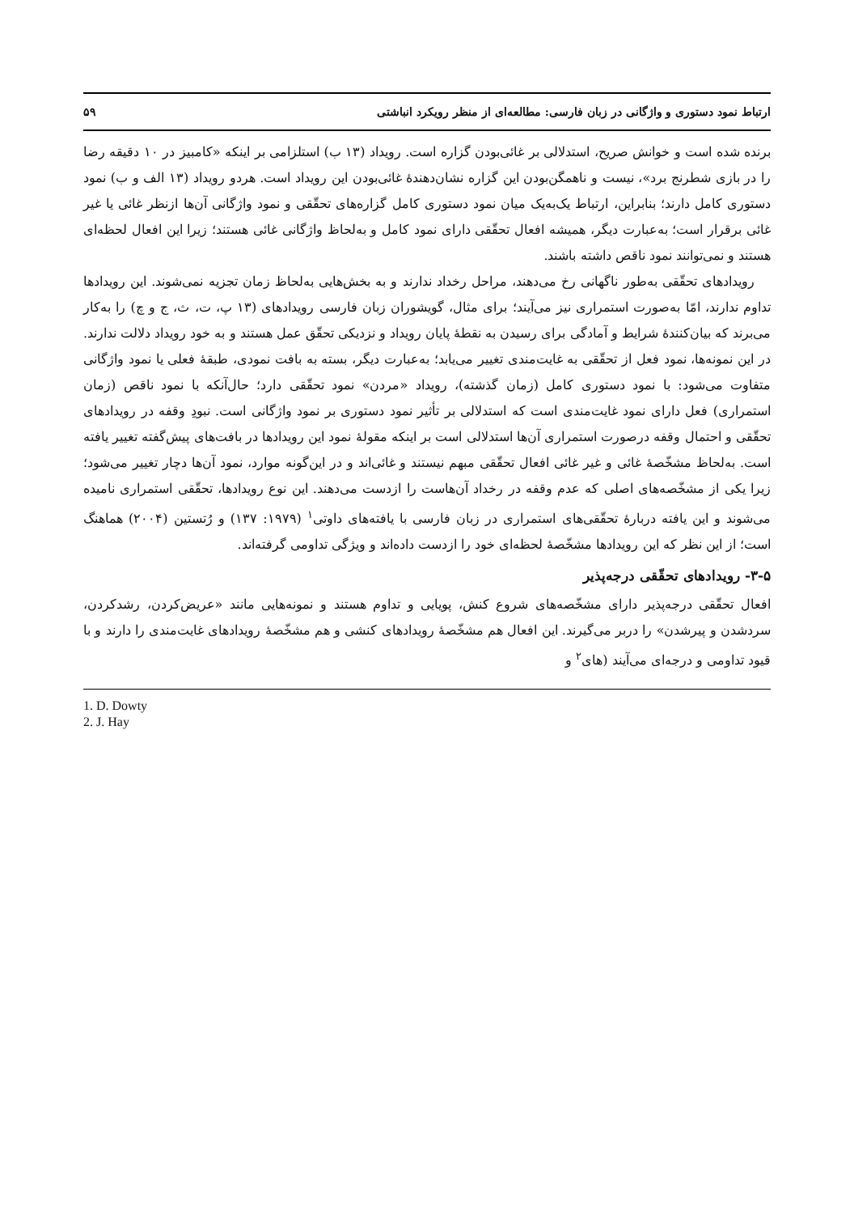ارتباط نمود دستوری و واژگانی در زبان فارسی: مطالعه‌ای از منظر رویکرد انباشتی ۵۹
برنده شده است و خوانش صریح، استدلالی بر غائی‌بودن گزاره است. رویداد (۱۳ ب) استلزامی بر اینکه «کامبیز در ۱۰ دقیقه رضا را در بازی شطرنج برد»، نیست و ناهمگن‌بودن این گزاره نشان‌دهندهٔ غائی‌بودن این رویداد است. هردو رویداد (۱۳ الف و ب) نمود دستوری کامل دارند؛ بنابراین، ارتباط یک‌به‌یک میان نمود دستوری کامل گزاره‌های تحقّقی و نمود واژگانی آن‌ها ازنظر غائی یا غیر غائی برقرار است؛ به‌عبارت دیگر، همیشه افعال تحقّقی دارای نمود کامل و به‌لحاظ واژگانی غائی هستند؛ زیرا این افعال لحظه‌ای هستند و نمی‌توانند نمود ناقص داشته باشند.
رویدادهای تحقّقی به‌طور ناگهانی رخ می‌دهند، مراحل رخداد ندارند و به بخش‌هایی به‌لحاظ زمان تجزیه نمی‌شوند. این رویدادها تداوم ندارند، امّا به‌صورت استمراری نیز می‌آیند؛ برای مثال، گویشوران زبان فارسی رویدادهای (۱۳ پ، ت، ث، ج و چ) را به‌کار می‌برند که بیان‌کنندهٔ شرایط و آمادگی برای رسیدن به نقطهٔ پایان رویداد و نزدیکی تحقّق عمل هستند و به خود رویداد دلالت ندارند. در این نمونه‌ها، نمود فعل از تحقّقی به غایت‌مندی تغییر می‌یابد؛ به‌عبارت دیگر، بسته به بافت نمودی، طبقهٔ فعلی یا نمود واژگانی متفاوت می‌شود: با نمود دستوری کامل (زمان گذشته)، رویداد «مردن» نمود تحقّقی دارد؛ حال‌آنکه با نمود ناقص (زمان استمراری) فعل دارای نمود غایت‌مندی است که استدلالی بر تأثیر نمود دستوری بر نمود واژگانی است. نبودِ وقفه در رویدادهای تحقّقی و احتمال وقفه درصورت استمراری آن‌ها استدلالی است بر اینکه مقولهٔ نمود این رویدادها در بافت‌های پیش‌گفته تغییر یافته است. به‌لحاظ مشخّصهٔ غائی و غیر غائی افعال تحقّقی مبهم نیستند و غائی‌اند و در این‌گونه موارد، نمود آن‌ها دچار تغییر می‌شود؛ زیرا یکی از مشخّصه‌های اصلی که عدم وقفه در رخداد آن‌هاست را ازدست می‌دهند. این نوع رویدادها، تحقّقی استمراری نامیده می‌شوند و این یافته دربارهٔ تحقّقی‌های استمراری در زبان فارسی با یافته‌های داوتی<sup>۱</sup> (۱۹۷۹: ۱۳۷) و رُتستین (۲۰۰۴) هماهنگ است؛ از این نظر که این رویدادها مشخّصهٔ لحظه‌ای خود را ازدست داده‌اند و ویژگی تداومی گرفته‌اند.
۳-۵- رویدادهای تحقّقی درجه‌پذیر
افعال تحقّقی درجه‌پذیر دارای مشخّصه‌های شروع کنش، پویایی و تداوم هستند و نمونه‌هایی مانند «عریض‌کردن، رشدکردن، سردشدن و پیرشدن» را دربر می‌گیرند. این افعال هم مشخّصهٔ رویدادهای کنشی و هم مشخّصهٔ رویدادهای غایت‌مندی را دارند و با قیود تداومی و درجه‌ای می‌آیند (های<sup>۲</sup> و
1. D. Dowty
2. J. Hay